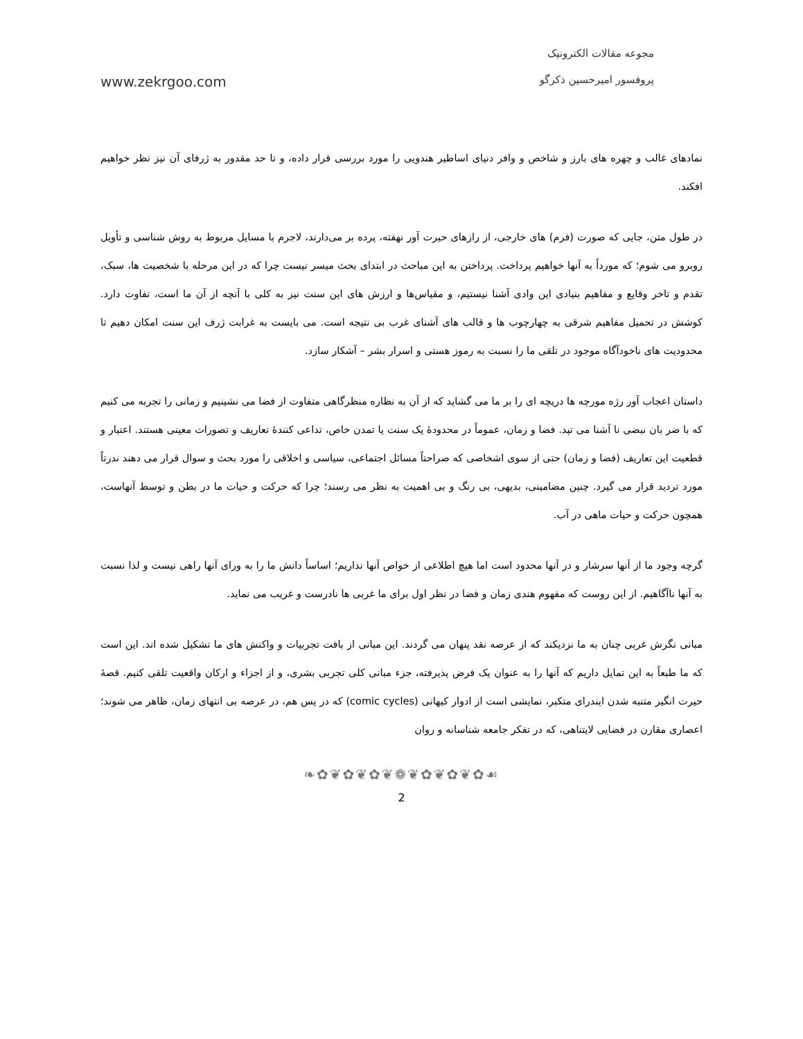مجوعه مقالات الکترونیک
پروفسور امیرحسین ذکرگو
www.zekrgoo.com
نمادهای غالب و چهره های بارز و شاخص و وافر دنیای اساطیر هندویی را مورد بررسی قرار داده، و تا حد مقدور به ژرفای آن نیز نظر خواهیم افکند.
در طول متن، جایی که صورت (فرم) های خارجی، از رازهای حیرت آور نهفته، پرده بر می‌دارند، لاجرم با مسایل مربوط به روش شناسی و تأویل روبرو می شوم؛ که مورداً به آنها خواهیم پرداخت. پرداختن به این مباحث در ابتدای بحث میسر نیست چرا که در این مرحله با شخصیت ها، سبک، تقدم و تاخر وقایع و مفاهیم بنیادی این وادی آشنا نیستیم، و مقیاس‌ها و ارزش های این سنت نیز به کلی با آنچه از آن ما است، تفاوت دارد. کوشش در تحمیل مفاهیم شرقی به چهارچوب ها و قالب های آشنای غرب بی نتیجه است. می بایست به غرابت ژرف این سنت امکان دهیم تا محدودیت های ناخودآگاه موجود در تلقی ما را نسبت به رموز هستی و اسرار بشر – آشکار سازد.
داستان اعجاب آور رژه مورچه ها دریچه ای را بر ما می گشاید که از آن به نظاره منظرگاهی متفاوت از فضا می نشینیم و زمانی را تجربه می کنیم که با ضر بان نبضی نا آشنا می تپد. فضا و زمان، عموماً در محدودهٔ یک سنت یا تمدن خاص، تداعی کنندهٔ تعاریف و تصورات معینی هستند. اعتبار و قطعیت این تعاریف (فضا و زمان) حتی از سوی اشخاصی که صراحتاً مسائل اجتماعی، سیاسی و اخلاقی را مورد بحث و سوال قرار می دهند ندرتاً مورد تردید قرار می گیرد. چنین مضامینی، بدیهی، بی رنگ و بی اهمیت به نظر می رسند؛ چرا که حرکت و حیات ما در بطن و توسط آنهاست، همچون حرکت و حیات ماهی در آب.
گرچه وجود ما از آنها سرشار و در آنها محدود است اما هیچ اطلاعی از خواص آنها نداریم؛ اساساً دانش ما را به ورای آنها راهی نیست و لذا نسبت به آنها ناآگاهیم. از این روست که مفهوم هندی زمان و فضا در نظر اول برای ما غربی ها نادرست و غریب می نماید.
مبانی نگرش غربی چنان به ما نزدیکند که از عرصه نقد پنهان می گردند. این مبانی از بافت تجربیات و واکنش های ما تشکیل شده اند. این است که ما طبعاً به این تمایل داریم که آنها را به عنوان یک فرض پذیرفته، جزء مبانی کلی تجربی بشری، و از اجزاء و ارکان واقعیت تلقی کنیم. قصهٔ حیرت انگیز متنبه شدن ایندرای متکبر، نمایشی است از ادوار کیهانی (comic cycles) که در پس هم، در عرصه بی انتهای زمان، ظاهر می شوند؛ اعصاری مقارن در فضایی لایتناهی، که در تفکر جامعه شناسانه و روان
❧✿❦✿❦✿❦❁❦✿❦✿❦✿☙
2